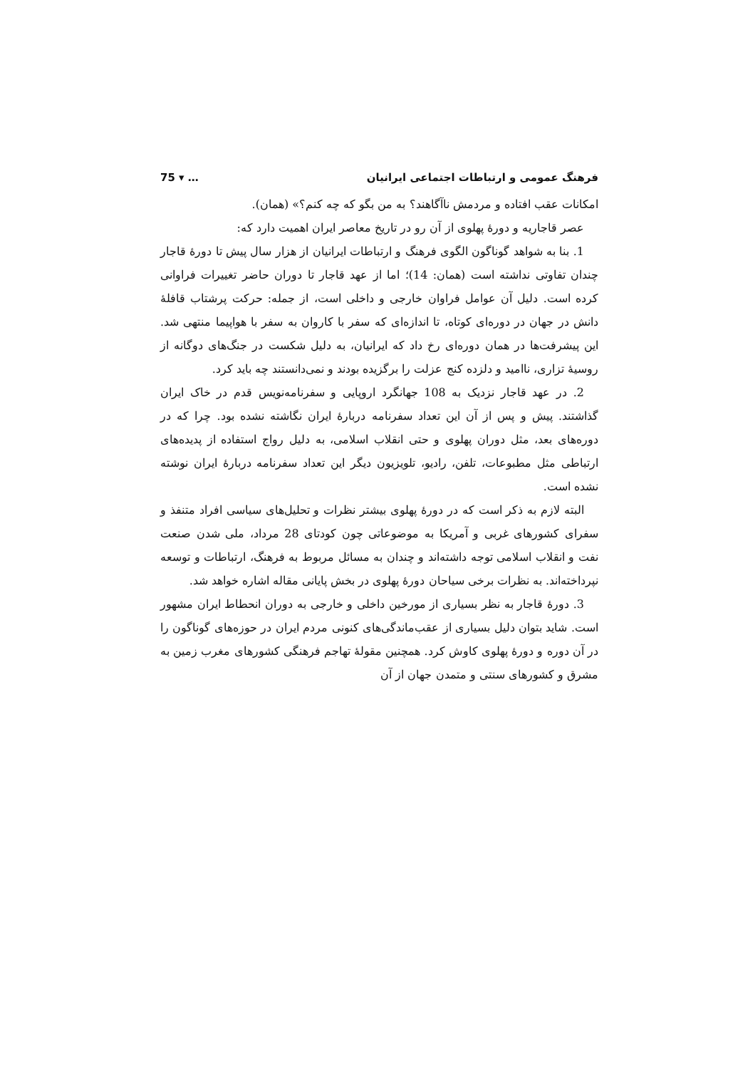فرهنگ عمومی و ارتباطات اجتماعی ایرانیان … ▾ 75
امکانات عقب افتاده و مردمش ناآگاهند؟ به من بگو که چه کنم؟» (همان).
عصر قاجاریه و دورهٔ پهلوی از آن رو در تاریخ معاصر ایران اهمیت دارد که:
1. بنا به شواهد گوناگون الگوی فرهنگ و ارتباطات ایرانیان از هزار سال پیش تا دورهٔ قاجار چندان تفاوتی نداشته است (همان: 14)؛ اما از عهد قاجار تا دوران حاضر تغییرات فراوانی کرده است. دلیل آن عوامل فراوان خارجی و داخلی است، از جمله: حرکت پرشتاب قافلهٔ دانش در جهان در دوره‌ای کوتاه، تا اندازه‌ای که سفر با کاروان به سفر با هواپیما منتهی شد. این پیشرفت‌ها در همان دوره‌ای رخ داد که ایرانیان، به دلیل شکست در جنگ‌های دوگانه از روسیهٔ تزاری، ناامید و دلزده کنج عزلت را برگزیده بودند و نمی‌دانستند چه باید کرد.
2. در عهد قاجار نزدیک به 108 جهانگرد اروپایی و سفرنامه‌نویس قدم در خاک ایران گذاشتند. پیش و پس از آن این تعداد سفرنامه دربارهٔ ایران نگاشته نشده بود. چرا که در دوره‌های بعد، مثل دوران پهلوی و حتی انقلاب اسلامی، به دلیل رواج استفاده از پدیده‌های ارتباطی مثل مطبوعات، تلفن، رادیو، تلویزیون دیگر این تعداد سفرنامه دربارهٔ ایران نوشته نشده است.
البته لازم به ذکر است که در دورهٔ پهلوی بیشتر نظرات و تحلیل‌های سیاسی افراد متنفذ و سفرای کشورهای غربی و آمریکا به موضوعاتی چون کودتای 28 مرداد، ملی شدن صنعت نفت و انقلاب اسلامی توجه داشته‌اند و چندان به مسائل مربوط به فرهنگ، ارتباطات و توسعه نپرداخته‌اند. به نظرات برخی سیاحان دورهٔ پهلوی در بخش پایانی مقاله اشاره خواهد شد.
3. دورهٔ قاجار به نظر بسیاری از مورخین داخلی و خارجی به دوران انحطاط ایران مشهور است. شاید بتوان دلیل بسیاری از عقب‌ماندگی‌های کنونی مردم ایران در حوزه‌های گوناگون را در آن دوره و دورهٔ پهلوی کاوش کرد. همچنین مقولهٔ تهاجم فرهنگی کشورهای مغرب زمین به مشرق و کشورهای سنتی و متمدن جهان از آن